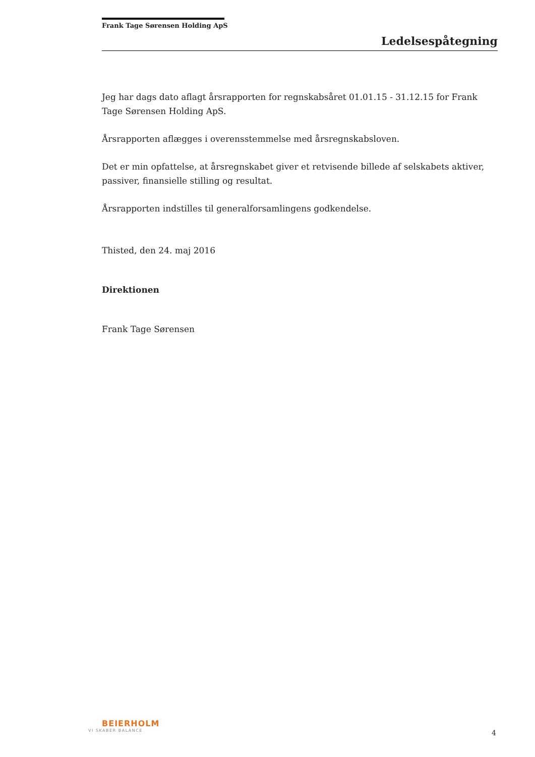Frank Tage Sørensen Holding ApS
Ledelsespåtegning
Jeg har dags dato aflagt årsrapporten for regnskabsåret 01.01.15 - 31.12.15 for Frank Tage Sørensen Holding ApS.
Årsrapporten aflægges i overensstemmelse med årsregnskabsloven.
Det er min opfattelse, at årsregnskabet giver et retvisende billede af selskabets aktiver, passiver, finansielle stilling og resultat.
Årsrapporten indstilles til generalforsamlingens godkendelse.
Thisted, den 24. maj 2016
Direktionen
Frank Tage Sørensen
BEIERHOLM
VI SKABER BALANCE
4